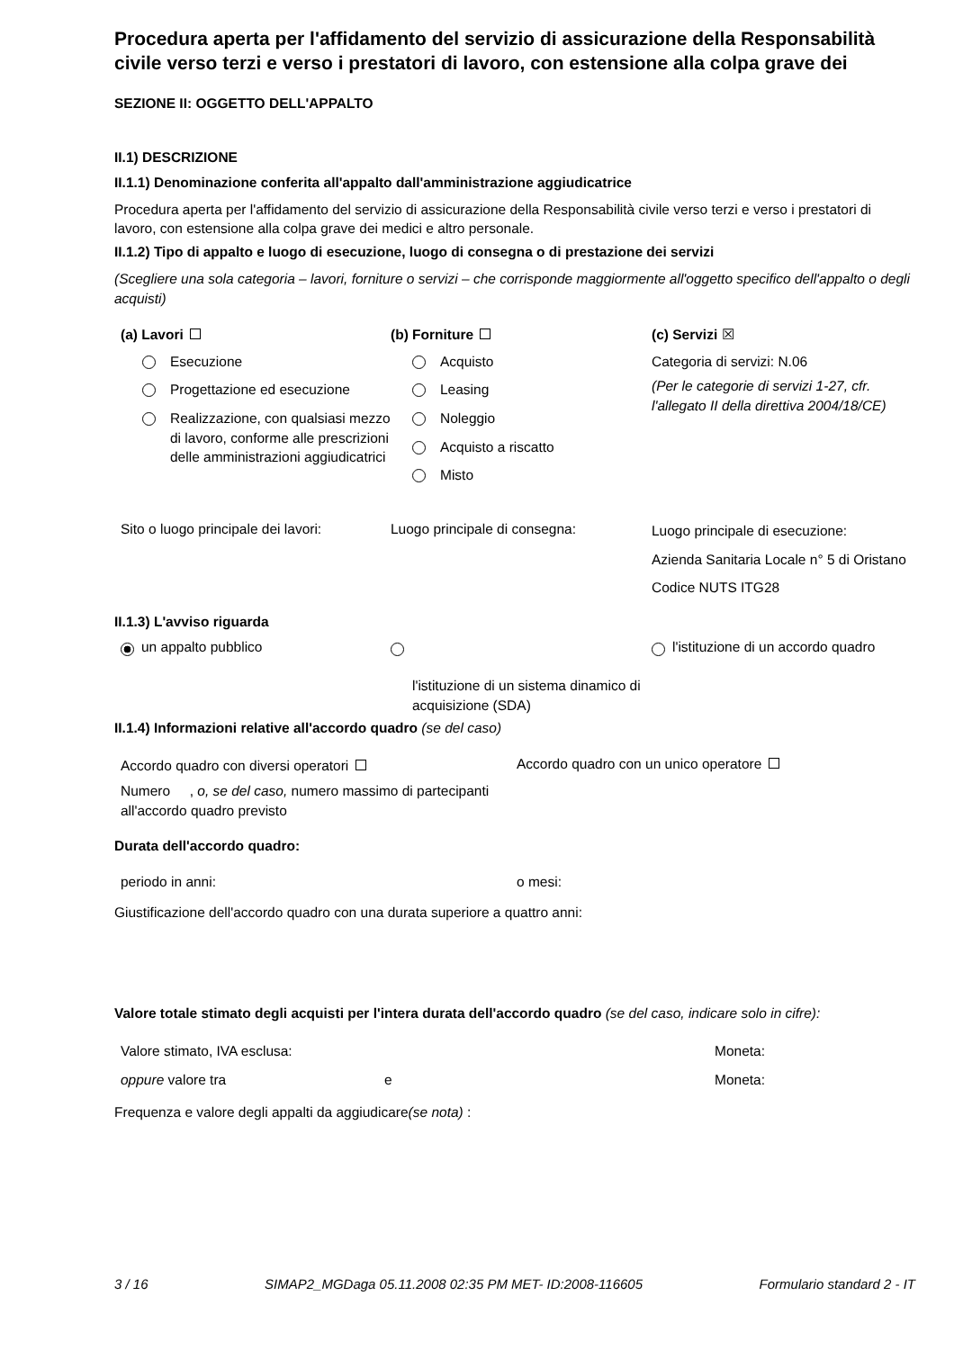Procedura aperta per l'affidamento del servizio di assicurazione della Responsabilità civile verso terzi e verso i prestatori di lavoro, con estensione alla colpa grave dei
SEZIONE II: OGGETTO DELL'APPALTO
II.1) DESCRIZIONE
II.1.1) Denominazione conferita all'appalto dall'amministrazione aggiudicatrice
Procedura aperta per l'affidamento del servizio di assicurazione della Responsabilità civile verso terzi e verso i prestatori di lavoro, con estensione alla colpa grave dei medici e altro personale.
II.1.2) Tipo di appalto e luogo di esecuzione, luogo di consegna o di prestazione dei servizi
(Scegliere una sola categoria – lavori, forniture o servizi – che corrisponde maggiormente all'oggetto specifico dell'appalto o degli acquisti)
(a) Lavori
Esecuzione
Progettazione ed esecuzione
Realizzazione, con qualsiasi mezzo di lavoro, conforme alle prescrizioni delle amministrazioni aggiudicatrici
(b) Forniture
Acquisto
Leasing
Noleggio
Acquisto a riscatto
Misto
(c) Servizi ☒
Categoria di servizi: N.06
(Per le categorie di servizi 1-27, cfr. l'allegato II della direttiva 2004/18/CE)
Sito o luogo principale dei lavori:
Luogo principale di consegna:
Luogo principale di esecuzione:
Azienda Sanitaria Locale n° 5 di Oristano
Codice NUTS ITG28
II.1.3) L'avviso riguarda
un appalto pubblico
l'istituzione di un sistema dinamico di acquisizione (SDA)
l'istituzione di un accordo quadro
II.1.4) Informazioni relative all'accordo quadro (se del caso)
Accordo quadro con diversi operatori
Numero , o, se del caso, numero massimo di partecipanti all'accordo quadro previsto
Accordo quadro con un unico operatore
Durata dell'accordo quadro:
periodo in anni: o mesi:
Giustificazione dell'accordo quadro con una durata superiore a quattro anni:
Valore totale stimato degli acquisti per l'intera durata dell'accordo quadro (se del caso, indicare solo in cifre):
Valore stimato, IVA esclusa: Moneta:
oppure valore tra e Moneta:
Frequenza e valore degli appalti da aggiudicare(se nota) :
3 / 16 SIMAP2_MGDaga 05.11.2008 02:35 PM MET- ID:2008-116605 Formulario standard 2 - IT